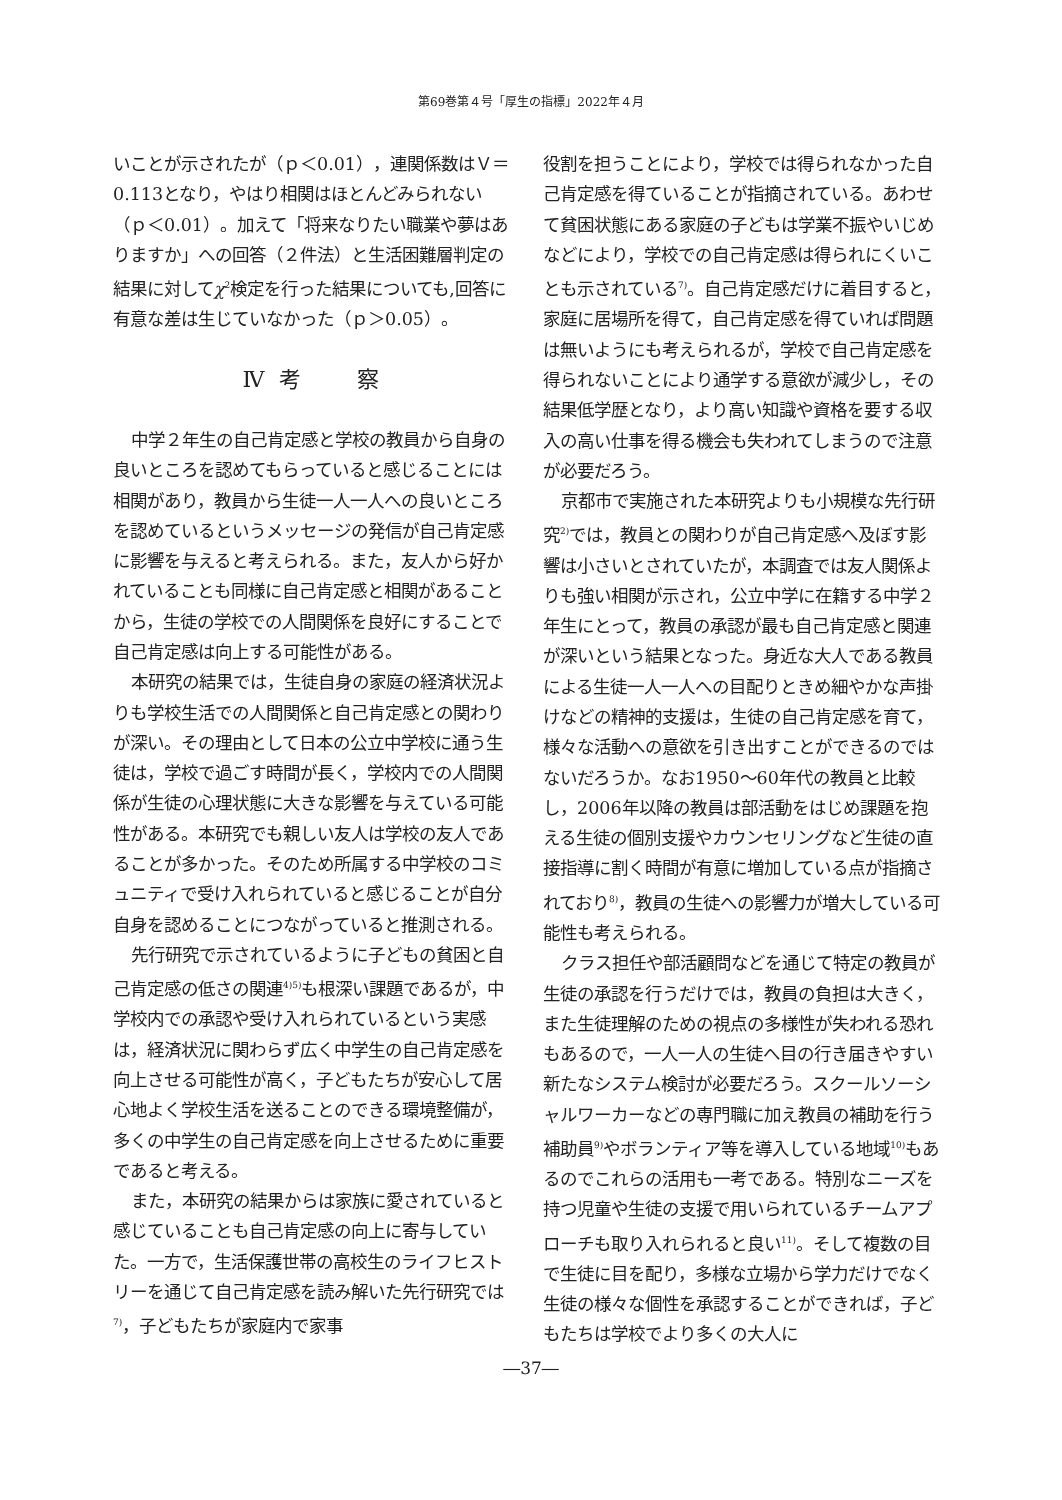第69巻第４号「厚生の指標」2022年４月
いことが示されたが（ｐ＜0.01），連関係数はＶ＝0.113となり，やはり相関はほとんどみられない（ｐ＜0.01）。加えて「将来なりたい職業や夢はありますか」への回答（２件法）と生活困難層判定の結果に対してχ<sup>2</sup>検定を行った結果についても,回答に有意な差は生じていなかった（ｐ＞0.05）。
Ⅳ 考　　察
中学２年生の自己肯定感と学校の教員から自身の良いところを認めてもらっていると感じることには相関があり，教員から生徒一人一人への良いところを認めているというメッセージの発信が自己肯定感に影響を与えると考えられる。また，友人から好かれていることも同様に自己肯定感と相関があることから，生徒の学校での人間関係を良好にすることで自己肯定感は向上する可能性がある。
本研究の結果では，生徒自身の家庭の経済状況よりも学校生活での人間関係と自己肯定感との関わりが深い。その理由として日本の公立中学校に通う生徒は，学校で過ごす時間が長く，学校内での人間関係が生徒の心理状態に大きな影響を与えている可能性がある。本研究でも親しい友人は学校の友人であることが多かった。そのため所属する中学校のコミュニティで受け入れられていると感じることが自分自身を認めることにつながっていると推測される。
先行研究で示されているように子どもの貧困と自己肯定感の低さの関連<sup>4)5)</sup>も根深い課題であるが，中学校内での承認や受け入れられているという実感は，経済状況に関わらず広く中学生の自己肯定感を向上させる可能性が高く，子どもたちが安心して居心地よく学校生活を送ることのできる環境整備が，多くの中学生の自己肯定感を向上させるために重要であると考える。
また，本研究の結果からは家族に愛されていると感じていることも自己肯定感の向上に寄与していた。一方で，生活保護世帯の高校生のライフヒストリーを通じて自己肯定感を読み解いた先行研究では<sup>7)</sup>，子どもたちが家庭内で家事
役割を担うことにより，学校では得られなかった自己肯定感を得ていることが指摘されている。あわせて貧困状態にある家庭の子どもは学業不振やいじめなどにより，学校での自己肯定感は得られにくいことも示されている<sup>7)</sup>。自己肯定感だけに着目すると，家庭に居場所を得て，自己肯定感を得ていれば問題は無いようにも考えられるが，学校で自己肯定感を得られないことにより通学する意欲が減少し，その結果低学歴となり，より高い知識や資格を要する収入の高い仕事を得る機会も失われてしまうので注意が必要だろう。
京都市で実施された本研究よりも小規模な先行研究<sup>2)</sup>では，教員との関わりが自己肯定感へ及ぼす影響は小さいとされていたが，本調査では友人関係よりも強い相関が示され，公立中学に在籍する中学２年生にとって，教員の承認が最も自己肯定感と関連が深いという結果となった。身近な大人である教員による生徒一人一人への目配りときめ細やかな声掛けなどの精神的支援は，生徒の自己肯定感を育て，様々な活動への意欲を引き出すことができるのではないだろうか。なお1950～60年代の教員と比較し，2006年以降の教員は部活動をはじめ課題を抱える生徒の個別支援やカウンセリングなど生徒の直接指導に割く時間が有意に増加している点が指摘されており<sup>8)</sup>，教員の生徒への影響力が増大している可能性も考えられる。
クラス担任や部活顧問などを通じて特定の教員が生徒の承認を行うだけでは，教員の負担は大きく，また生徒理解のための視点の多様性が失われる恐れもあるので，一人一人の生徒へ目の行き届きやすい新たなシステム検討が必要だろう。スクールソーシャルワーカーなどの専門職に加え教員の補助を行う補助員<sup>9)</sup>やボランティア等を導入している地域<sup>10)</sup>もあるのでこれらの活用も一考である。特別なニーズを持つ児童や生徒の支援で用いられているチームアプローチも取り入れられると良い<sup>11)</sup>。そして複数の目で生徒に目を配り，多様な立場から学力だけでなく生徒の様々な個性を承認することができれば，子どもたちは学校でより多くの大人に
―37―